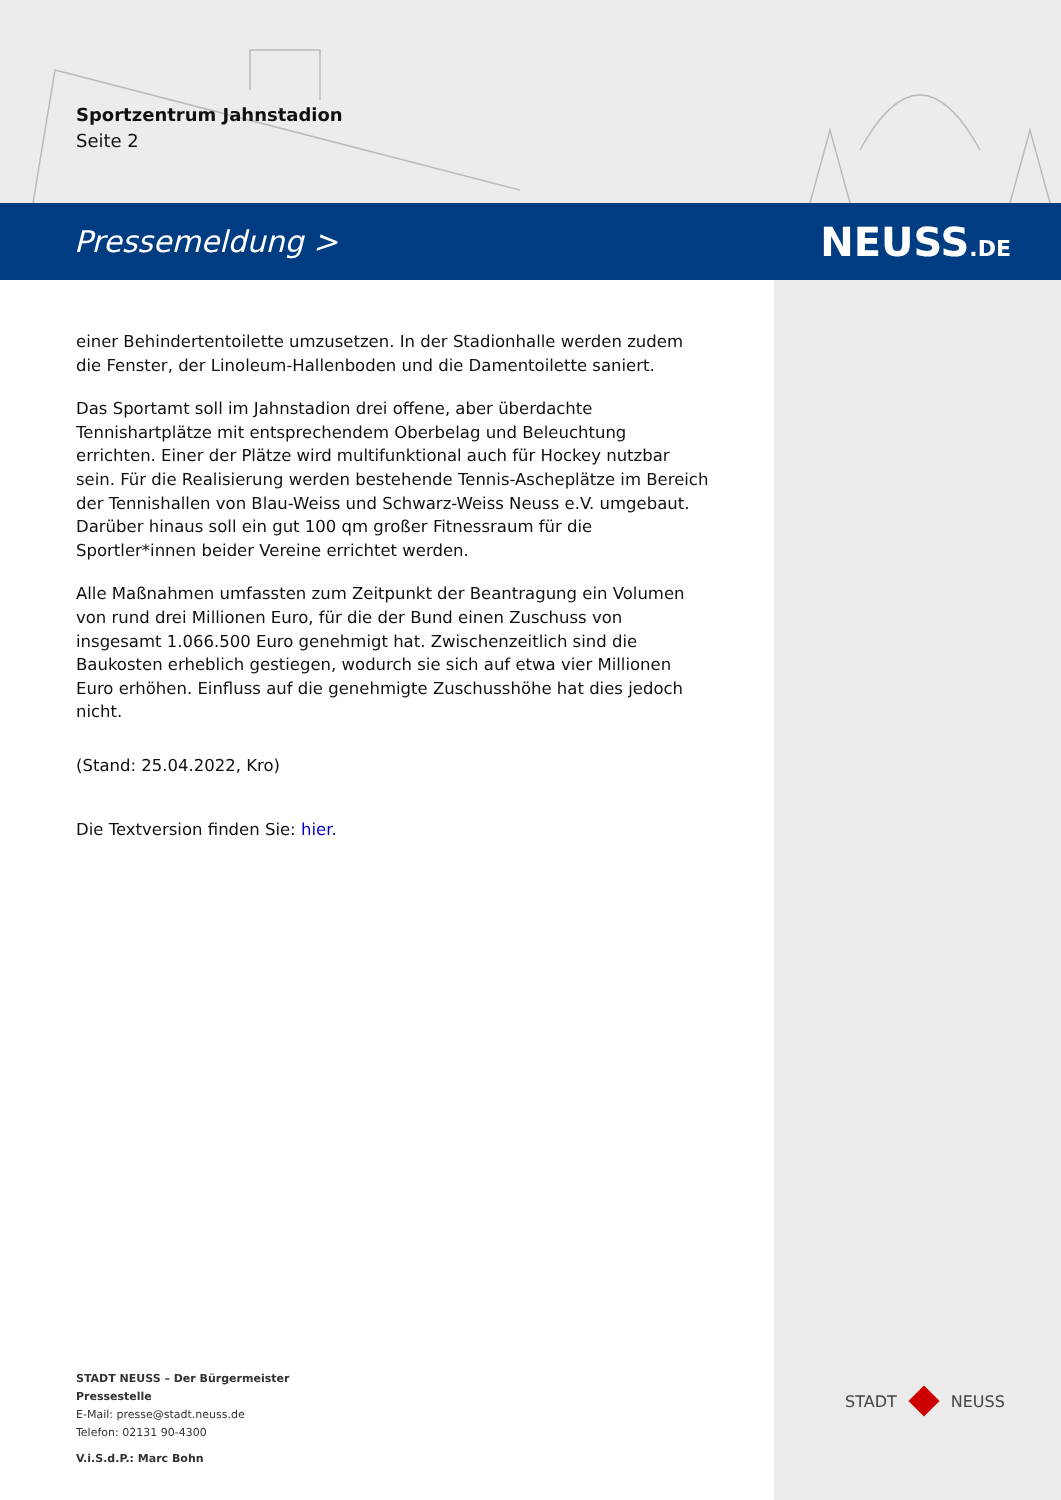Sportzentrum Jahnstadion
Seite 2
Pressemeldung > NEUSS.DE
einer Behindertentoilette umzusetzen. In der Stadionhalle werden zudem die Fenster, der Linoleum-Hallenboden und die Damentoilette saniert.
Das Sportamt soll im Jahnstadion drei offene, aber überdachte Tennishartplätze mit entsprechendem Oberbelag und Beleuchtung errichten. Einer der Plätze wird multifunktional auch für Hockey nutzbar sein. Für die Realisierung werden bestehende Tennis-Ascheplätze im Bereich der Tennishallen von Blau-Weiss und Schwarz-Weiss Neuss e.V. umgebaut. Darüber hinaus soll ein gut 100 qm großer Fitnessraum für die Sportler*innen beider Vereine errichtet werden.
Alle Maßnahmen umfassten zum Zeitpunkt der Beantragung ein Volumen von rund drei Millionen Euro, für die der Bund einen Zuschuss von insgesamt 1.066.500 Euro genehmigt hat. Zwischenzeitlich sind die Baukosten erheblich gestiegen, wodurch sie sich auf etwa vier Millionen Euro erhöhen. Einfluss auf die genehmigte Zuschusshöhe hat dies jedoch nicht.
(Stand: 25.04.2022, Kro)
Die Textversion finden Sie: hier.
STADT NEUSS – Der Bürgermeister
Pressestelle
E-Mail: presse@stadt.neuss.de
Telefon: 02131 90-4300
V.i.S.d.P.: Marc Bohn
STADT NEUSS